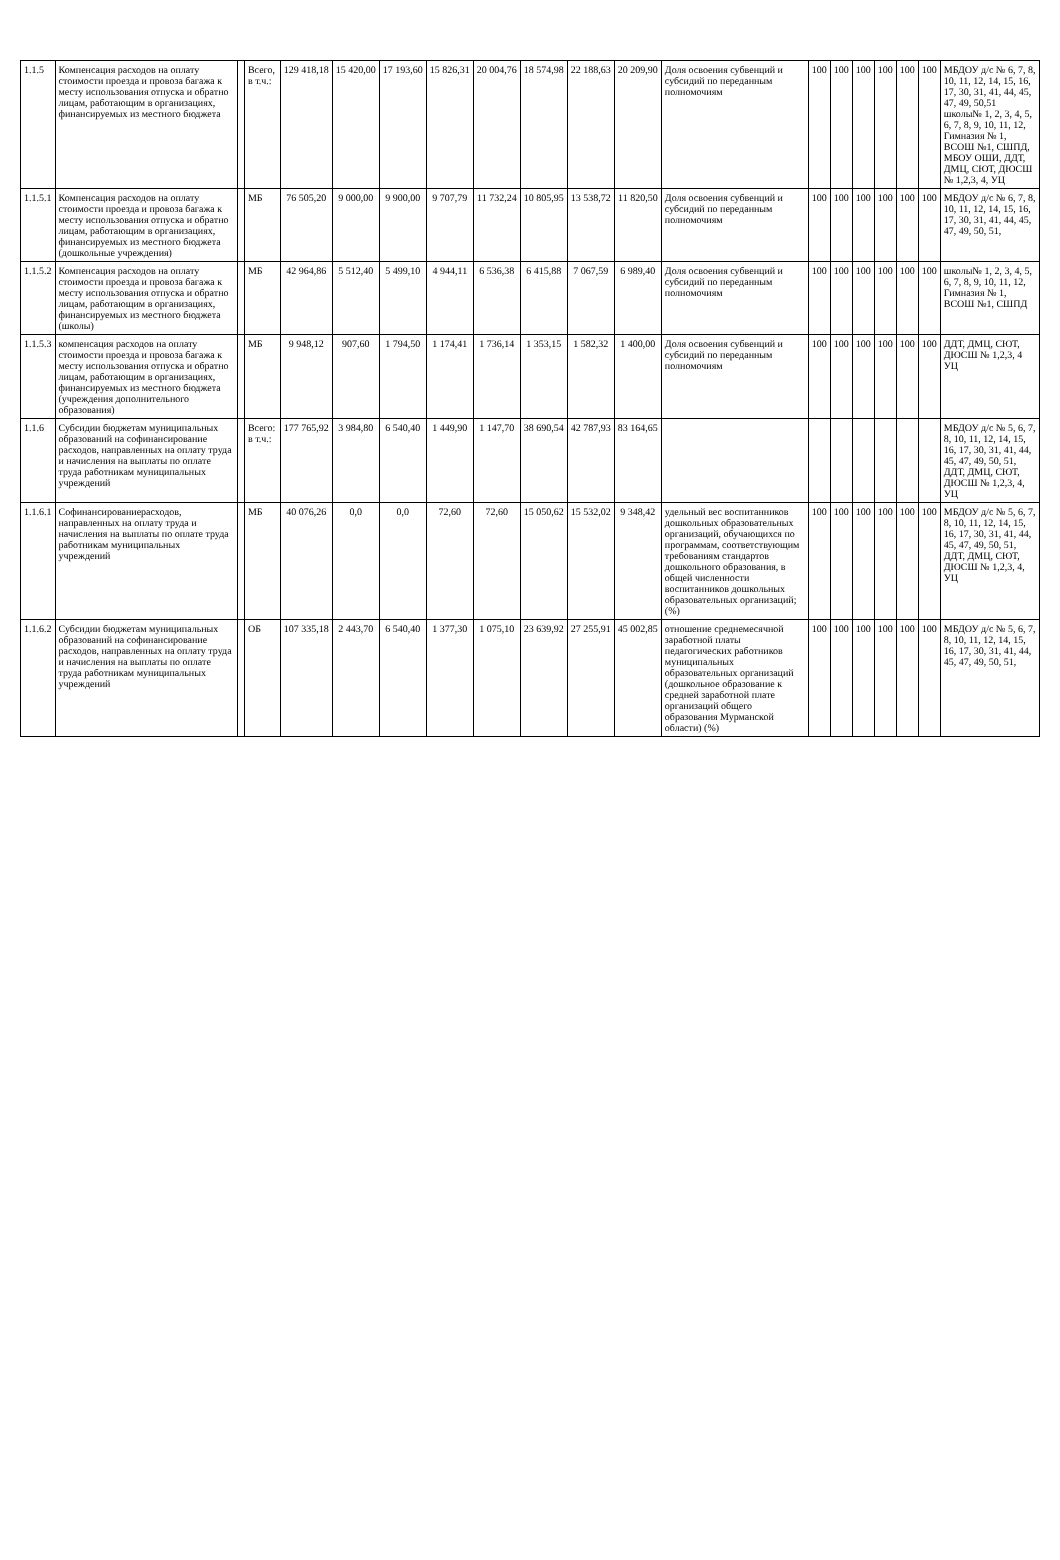| 1.1.5 | Компенсация расходов на оплату стоимости проезда и провоза багажа к месту использования отпуска и обратно лицам, работающим в организациях, финансируемых из местного бюджета | | Всего, в т.ч.: | 129 418,18 | 15 420,00 | 17 193,60 | 15 826,31 | 20 004,76 | 18 574,98 | 22 188,63 | 20 209,90 | Доля освоения субвенций и субсидий по переданным полномочиям | 100 | 100 | 100 | 100 | 100 | 100 | МБДОУ д/с № 6, 7, 8, 10, 11, 12, 14, 15, 16, 17, 30, 31, 41, 44, 45, 47, 49, 50,51 школы№ 1, 2, 3, 4, 5, 6, 7, 8, 9, 10, 11, 12, Гимназия № 1, ВСОШ №1, СШПД, МБОУ ОШИ, ДДТ, ДМЦ, СЮТ, ДЮСШ № 1,2,3, 4, УЦ |
| 1.1.5.1 | Компенсация расходов на оплату стоимости проезда и провоза багажа к месту использования отпуска и обратно лицам, работающим в организациях, финансируемых из местного бюджета (дошкольные учреждения) | | МБ | 76 505,20 | 9 000,00 | 9 900,00 | 9 707,79 | 11 732,24 | 10 805,95 | 13 538,72 | 11 820,50 | Доля освоения субвенций и субсидий по переданным полномочиям | 100 | 100 | 100 | 100 | 100 | 100 | МБДОУ д/с № 6, 7, 8, 10, 11, 12, 14, 15, 16, 17, 30, 31, 41, 44, 45, 47, 49, 50, 51, |
| 1.1.5.2 | Компенсация расходов на оплату стоимости проезда и провоза багажа к месту использования отпуска и обратно лицам, работающим в организациях, финансируемых из местного бюджета (школы) | | МБ | 42 964,86 | 5 512,40 | 5 499,10 | 4 944,11 | 6 536,38 | 6 415,88 | 7 067,59 | 6 989,40 | Доля освоения субвенций и субсидий по переданным полномочиям | 100 | 100 | 100 | 100 | 100 | 100 | школы№ 1, 2, 3, 4, 5, 6, 7, 8, 9, 10, 11, 12, Гимназия № 1, ВСОШ №1, СШПД |
| 1.1.5.3 | компенсация расходов на оплату стоимости проезда и провоза багажа к месту использования отпуска и обратно лицам, работающим в организациях, финансируемых из местного бюджета (учреждения дополнительного образования) | | МБ | 9 948,12 | 907,60 | 1 794,50 | 1 174,41 | 1 736,14 | 1 353,15 | 1 582,32 | 1 400,00 | Доля освоения субвенций и субсидий по переданным полномочиям | 100 | 100 | 100 | 100 | 100 | 100 | ДДТ, ДМЦ, СЮТ, ДЮСШ № 1,2,3, 4 УЦ |
| 1.1.6 | Субсидии бюджетам муниципальных образований на софинансирование расходов, направленных на оплату труда и начисления на выплаты по оплате труда работникам муниципальных учреждений | | Всего: в т.ч.: | 177 765,92 | 3 984,80 | 6 540,40 | 1 449,90 | 1 147,70 | 38 690,54 | 42 787,93 | 83 164,65 | | | | | | | | МБДОУ д/с № 5, 6, 7, 8, 10, 11, 12, 14, 15, 16, 17, 30, 31, 41, 44, 45, 47, 49, 50, 51, ДДТ, ДМЦ, СЮТ, ДЮСШ № 1,2,3, 4, УЦ |
| 1.1.6.1 | Софинансированиерасходов, направленных на оплату труда и начисления на выплаты по оплате труда работникам муниципальных учреждений | | МБ | 40 076,26 | 0,0 | 0,0 | 72,60 | 72,60 | 15 050,62 | 15 532,02 | 9 348,42 | удельный вес воспитанников дошкольных образовательных организаций, обучающихся по программам, соответствующим требованиям стандартов дошкольного образования, в общей численности воспитанников дошкольных образовательных организаций; (%) | 100 | 100 | 100 | 100 | 100 | 100 | МБДОУ д/с № 5, 6, 7, 8, 10, 11, 12, 14, 15, 16, 17, 30, 31, 41, 44, 45, 47, 49, 50, 51, ДДТ, ДМЦ, СЮТ, ДЮСШ № 1,2,3, 4, УЦ |
| 1.1.6.2 | Субсидии бюджетам муниципальных образований на софинансирование расходов, направленных на оплату труда и начисления на выплаты по оплате труда работникам муниципальных учреждений | | ОБ | 107 335,18 | 2 443,70 | 6 540,40 | 1 377,30 | 1 075,10 | 23 639,92 | 27 255,91 | 45 002,85 | отношение среднемесячной заработной платы педагогических работников муниципальных образовательных организаций (дошкольное образование к средней заработной плате организаций общего образования Мурманской области) (%) | 100 | 100 | 100 | 100 | 100 | 100 | МБДОУ д/с № 5, 6, 7, 8, 10, 11, 12, 14, 15, 16, 17, 30, 31, 41, 44, 45, 47, 49, 50, 51, |